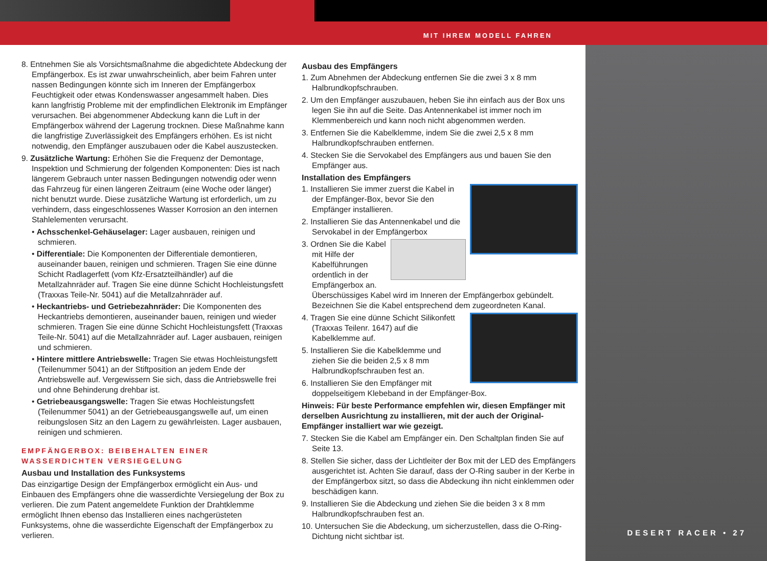MIT IHREM MODELL FAHREN
8. Entnehmen Sie als Vorsichtsmaßnahme die abgedichtete Abdeckung der Empfängerbox. Es ist zwar unwahrscheinlich, aber beim Fahren unter nassen Bedingungen könnte sich im Inneren der Empfängerbox Feuchtigkeit oder etwas Kondenswasser angesammelt haben. Dies kann langfristig Probleme mit der empfindlichen Elektronik im Empfänger verursachen. Bei abgenommener Abdeckung kann die Luft in der Empfängerbox während der Lagerung trocknen. Diese Maßnahme kann die langfristige Zuverlässigkeit des Empfängers erhöhen. Es ist nicht notwendig, den Empfänger auszubauen oder die Kabel auszustecken.
9. Zusätzliche Wartung: Erhöhen Sie die Frequenz der Demontage, Inspektion und Schmierung der folgenden Komponenten: Dies ist nach längerem Gebrauch unter nassen Bedingungen notwendig oder wenn das Fahrzeug für einen längeren Zeitraum (eine Woche oder länger) nicht benutzt wurde. Diese zusätzliche Wartung ist erforderlich, um zu verhindern, dass eingeschlossenes Wasser Korrosion an den internen Stahlelementen verursacht.
• Achsschenkel-Gehäuselager: Lager ausbauen, reinigen und schmieren.
• Differentiale: Die Komponenten der Differentiale demontieren, auseinander bauen, reinigen und schmieren. Tragen Sie eine dünne Schicht Radlagerfett (vom Kfz-Ersatzteilhändler) auf die Metallzahnräder auf. Tragen Sie eine dünne Schicht Hochleistungsfett (Traxxas Teile-Nr. 5041) auf die Metallzahnräder auf.
• Heckantriebs- und Getriebezahnräder: Die Komponenten des Heckantriebs demontieren, auseinander bauen, reinigen und wieder schmieren. Tragen Sie eine dünne Schicht Hochleistungsfett (Traxxas Teile-Nr. 5041) auf die Metallzahnräder auf. Lager ausbauen, reinigen und schmieren.
• Hintere mittlere Antriebswelle: Tragen Sie etwas Hochleistungsfett (Teilenummer 5041) an der Stiftposition an jedem Ende der Antriebswelle auf. Vergewissern Sie sich, dass die Antriebswelle frei und ohne Behinderung drehbar ist.
• Getriebeausgangswelle: Tragen Sie etwas Hochleistungsfett (Teilenummer 5041) an der Getriebeausgangswelle auf, um einen reibungslosen Sitz an den Lagern zu gewährleisten. Lager ausbauen, reinigen und schmieren.
EMPFÄNGERBOX: BEIBEHALTEN EINER WASSERDICHTEN VERSIEGELUNG
Ausbau und Installation des Funksystems
Das einzigartige Design der Empfängerbox ermöglicht ein Aus- und Einbauen des Empfängers ohne die wasserdichte Versiegelung der Box zu verlieren. Die zum Patent angemeldete Funktion der Drahtklemme ermöglicht Ihnen ebenso das Installieren eines nachgerüsteten Funksystems, ohne die wasserdichte Eigenschaft der Empfängerbox zu verlieren.
Ausbau des Empfängers
1. Zum Abnehmen der Abdeckung entfernen Sie die zwei 3 x 8 mm Halbrundkopfschrauben.
2. Um den Empfänger auszubauen, heben Sie ihn einfach aus der Box uns legen Sie ihn auf die Seite. Das Antennenkabel ist immer noch im Klemmenbereich und kann noch nicht abgenommen werden.
3. Entfernen Sie die Kabelklemme, indem Sie die zwei 2,5 x 8 mm Halbrundkopfschrauben entfernen.
4. Stecken Sie die Servokabel des Empfängers aus und bauen Sie den Empfänger aus.
Installation des Empfängers
1. Installieren Sie immer zuerst die Kabel in der Empfänger-Box, bevor Sie den Empfänger installieren.
2. Installieren Sie das Antennenkabel und die Servokabel in der Empfängerbox
3. Ordnen Sie die Kabel mit Hilfe der Kabelführungen ordentlich in der Empfängerbox an. Überschüssiges Kabel wird im Inneren der Empfängerbox gebündelt. Bezeichnen Sie die Kabel entsprechend dem zugeordneten Kanal.
4. Tragen Sie eine dünne Schicht Silikonfett (Traxxas Teilenr. 1647) auf die Kabelklemme auf.
5. Installieren Sie die Kabelklemme und ziehen Sie die beiden 2,5 x 8 mm Halbrundkopfschrauben fest an.
6. Installieren Sie den Empfänger mit doppelseitigem Klebeband in der Empfänger-Box.
Hinweis: Für beste Performance empfehlen wir, diesen Empfänger mit derselben Ausrichtung zu installieren, mit der auch der Original-Empfänger installiert war wie gezeigt.
7. Stecken Sie die Kabel am Empfänger ein. Den Schaltplan finden Sie auf Seite 13.
8. Stellen Sie sicher, dass der Lichtleiter der Box mit der LED des Empfängers ausgerichtet ist. Achten Sie darauf, dass der O-Ring sauber in der Kerbe in der Empfängerbox sitzt, so dass die Abdeckung ihn nicht einklemmen oder beschädigen kann.
9. Installieren Sie die Abdeckung und ziehen Sie die beiden 3 x 8 mm Halbrundkopfschrauben fest an.
10. Untersuchen Sie die Abdeckung, um sicherzustellen, dass die O-Ring-Dichtung nicht sichtbar ist.
DESERT RACER • 27